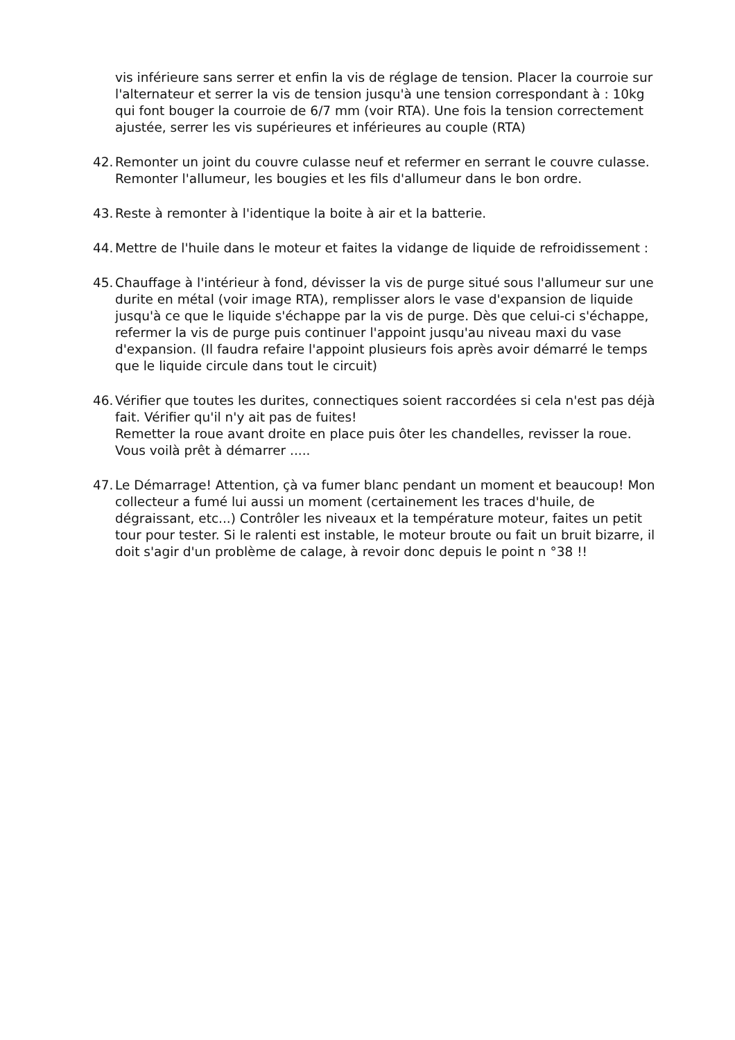vis inférieure sans serrer et enfin la vis de réglage de tension. Placer la courroie sur l'alternateur et serrer la vis de tension jusqu'à une tension correspondant à : 10kg qui font bouger la courroie de 6/7 mm (voir RTA). Une fois la tension correctement ajustée, serrer les vis supérieures et inférieures au couple (RTA)
42. Remonter un joint du couvre culasse neuf et refermer en serrant le couvre culasse. Remonter l'allumeur, les bougies et les fils d'allumeur dans le bon ordre.
43. Reste à remonter à l'identique la boite à air et la batterie.
44. Mettre de l'huile dans le moteur et faites la vidange de liquide de refroidissement :
45. Chauffage à l'intérieur à fond, dévisser la vis de purge situé sous l'allumeur sur une durite en métal (voir image RTA), remplisser alors le vase d'expansion de liquide jusqu'à ce que le liquide s'échappe par la vis de purge. Dès que celui-ci s'échappe, refermer la vis de purge puis continuer l'appoint jusqu'au niveau maxi du vase d'expansion. (Il faudra refaire l'appoint plusieurs fois après avoir démarré le temps que le liquide circule dans tout le circuit)
46. Vérifier que toutes les durites, connectiques soient raccordées si cela n'est pas déjà fait. Vérifier qu'il n'y ait pas de fuites!
Remetter la roue avant droite en place puis ôter les chandelles, revisser la roue. Vous voilà prêt à démarrer .....
47. Le Démarrage! Attention, çà va fumer blanc pendant un moment et beaucoup! Mon collecteur a fumé lui aussi un moment (certainement les traces d'huile, de dégraissant, etc...) Contrôler les niveaux et la température moteur, faites un petit tour pour tester. Si le ralenti est instable, le moteur broute ou fait un bruit bizarre, il doit s'agir d'un problème de calage, à revoir donc depuis le point n °38 !!